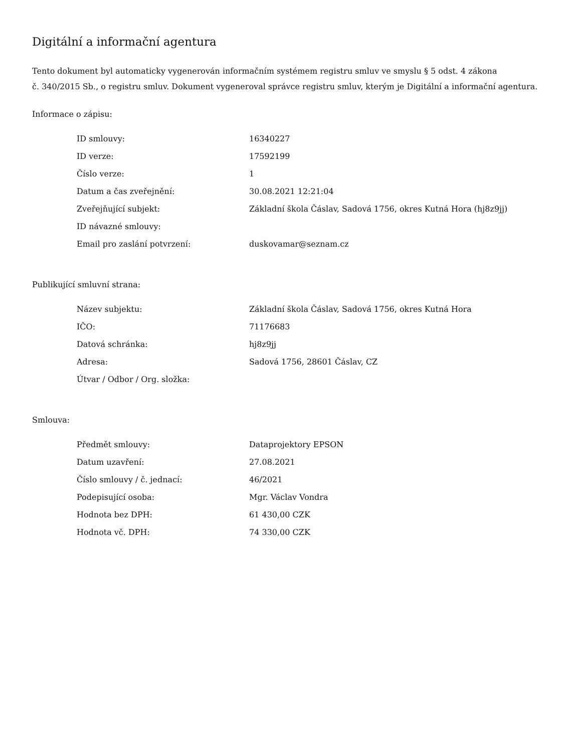Digitální a informační agentura
Tento dokument byl automaticky vygenerován informačním systémem registru smluv ve smyslu § 5 odst. 4 zákona
č. 340/2015 Sb., o registru smluv. Dokument vygeneroval správce registru smluv, kterým je Digitální a informační agentura.
Informace o zápisu:
| ID smlouvy: | 16340227 |
| ID verze: | 17592199 |
| Číslo verze: | 1 |
| Datum a čas zveřejnění: | 30.08.2021 12:21:04 |
| Zveřejňující subjekt: | Základní škola Čáslav, Sadová 1756, okres Kutná Hora (hj8z9jj) |
| ID návazné smlouvy: | |
| Email pro zaslání potvrzení: | duskovamar@seznam.cz |
Publikující smluvní strana:
| Název subjektu: | Základní škola Čáslav, Sadová 1756, okres Kutná Hora |
| IČO: | 71176683 |
| Datová schránka: | hj8z9jj |
| Adresa: | Sadová 1756, 28601 Čáslav, CZ |
| Útvar / Odbor / Org. složka: | |
Smlouva:
| Předmět smlouvy: | Dataprojektory EPSON |
| Datum uzavření: | 27.08.2021 |
| Číslo smlouvy / č. jednací: | 46/2021 |
| Podepisující osoba: | Mgr. Václav Vondra |
| Hodnota bez DPH: | 61 430,00 CZK |
| Hodnota vč. DPH: | 74 330,00 CZK |